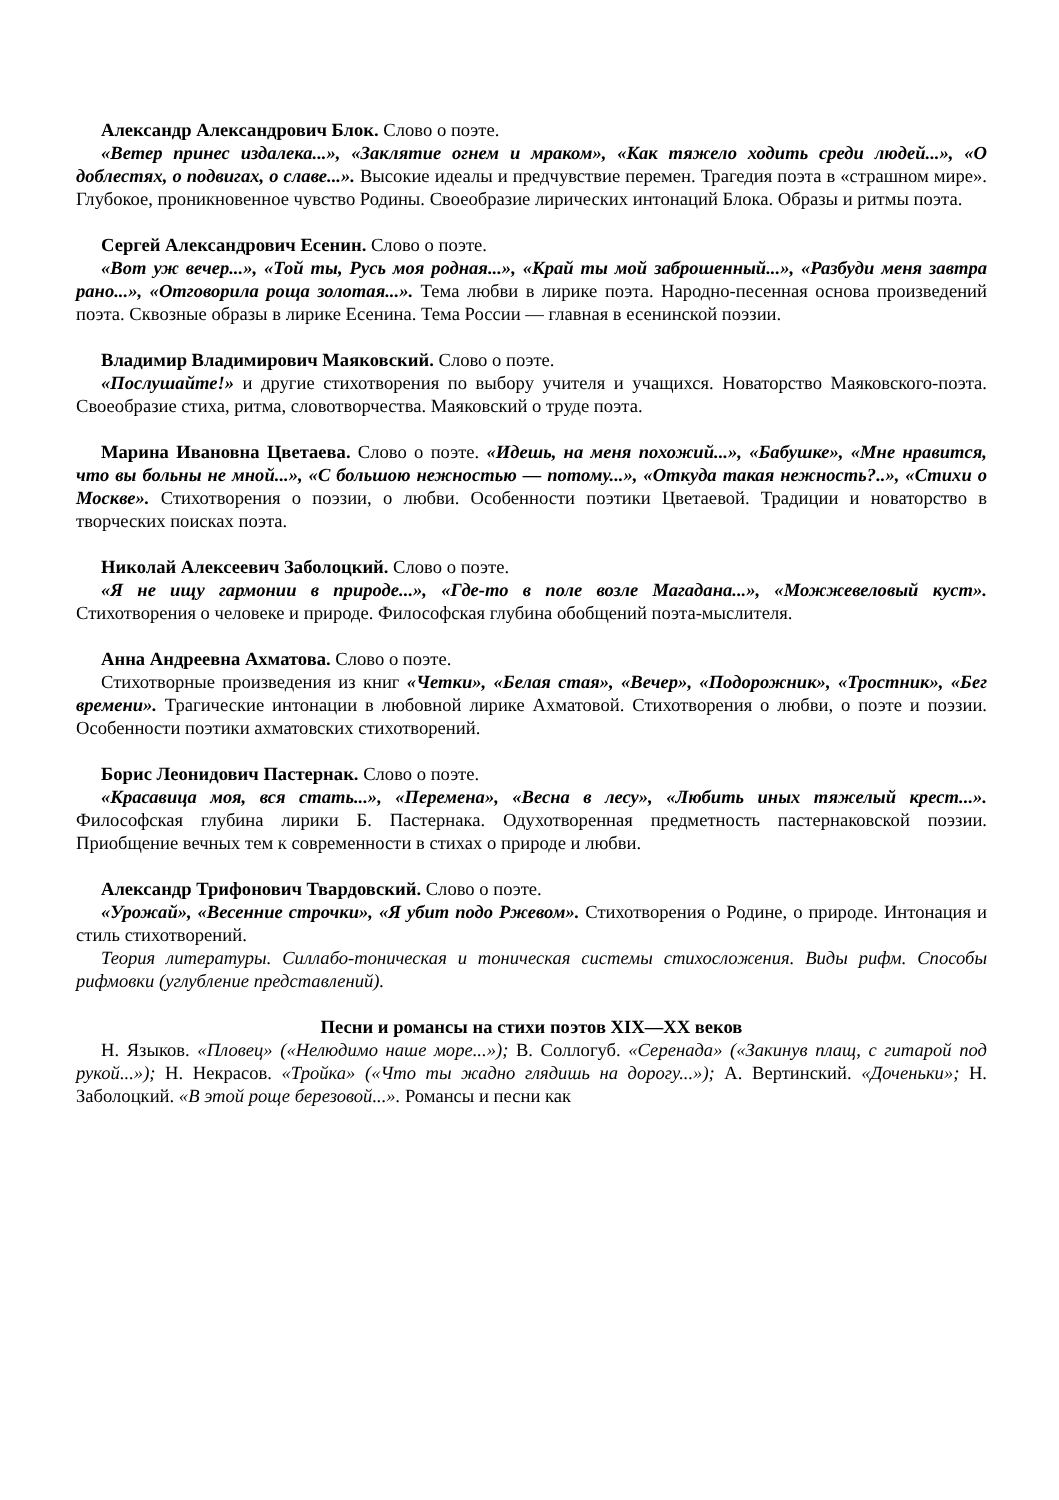Александр Александрович Блок. Слово о поэте.
«Ветер принес издалека...», «Заклятие огнем и мраком», «Как тяжело ходить среди людей...», «О доблестях, о подвигах, о славе...». Высокие идеалы и предчувствие перемен. Трагедия поэта в «страшном мире». Глубокое, проникновенное чувство Родины. Своеобразие лирических интонаций Блока. Образы и ритмы поэта.
Сергей Александрович Есенин. Слово о поэте.
«Вот уж вечер...», «Той ты, Русь моя родная...», «Край ты мой заброшенный...», «Разбуди меня завтра рано...», «Отговорила роща золотая...». Тема любви в лирике поэта. Народно-песенная основа произведений поэта. Сквозные образы в лирике Есенина. Тема России — главная в есенинской поэзии.
Владимир Владимирович Маяковский. Слово о поэте.
«Послушайте!» и другие стихотворения по выбору учителя и учащихся. Новаторство Маяковского-поэта. Своеобразие стиха, ритма, словотворчества. Маяковский о труде поэта.
Марина Ивановна Цветаева. Слово о поэте. «Идешь, на меня похожий...», «Бабушке», «Мне нравится, что вы больны не мной...», «С большою нежностью — потому...», «Откуда такая нежность?..», «Стихи о Москве». Стихотворения о поэзии, о любви. Особенности поэтики Цветаевой. Традиции и новаторство в творческих поисках поэта.
Николай Алексеевич Заболоцкий. Слово о поэте.
«Я не ищу гармонии в природе...», «Где-то в поле возле Магадана...», «Можжевеловый куст». Стихотворения о человеке и природе. Философская глубина обобщений поэта-мыслителя.
Анна Андреевна Ахматова. Слово о поэте.
Стихотворные произведения из книг «Четки», «Белая стая», «Вечер», «Подорожник», «Тростник», «Бег времени». Трагические интонации в любовной лирике Ахматовой. Стихотворения о любви, о поэте и поэзии. Особенности поэтики ахматовских стихотворений.
Борис Леонидович Пастернак. Слово о поэте.
«Красавица моя, вся стать...», «Перемена», «Весна в лесу», «Любить иных тяжелый крест...». Философская глубина лирики Б. Пастернака. Одухотворенная предметность пастернаковской поэзии. Приобщение вечных тем к современности в стихах о природе и любви.
Александр Трифонович Твардовский. Слово о поэте.
«Урожай», «Весенние строчки», «Я убит подо Ржевом». Стихотворения о Родине, о природе. Интонация и стиль стихотворений.
Теория литературы. Силлабо-тоническая и тоническая системы стихосложения. Виды рифм. Способы рифмовки (углубление представлений).
Песни и романсы на стихи поэтов XIX—XX веков
Н. Языков. «Пловец» («Нелюдимо наше море...»); В. Соллогуб. «Серенада» («Закинув плащ, с гитарой под рукой...»); Н. Некрасов. «Тройка» («Что ты жадно глядишь на дорогу...»); А. Вертинский. «Доченьки»; Н. Заболоцкий. «В этой роще березовой...». Романсы и песни как